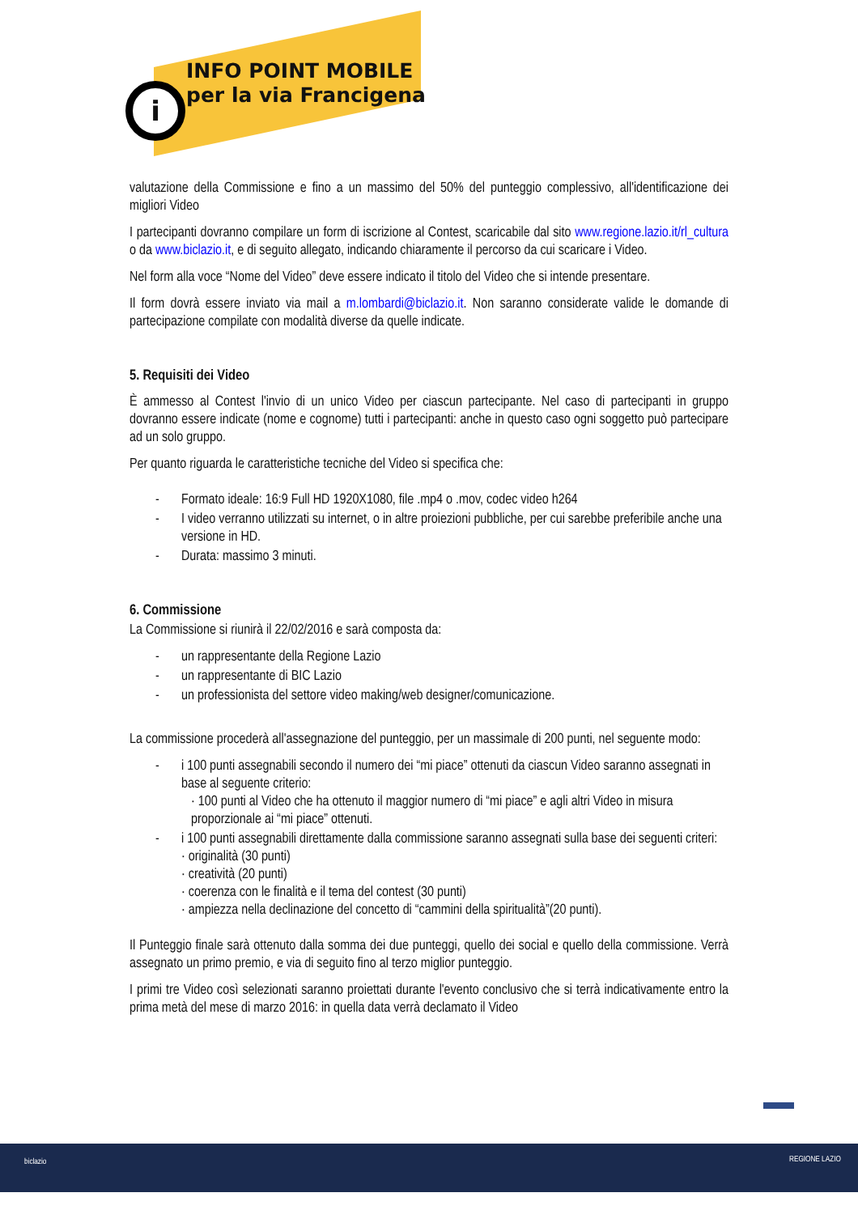i
INFO POINT MOBILE
per la via Francigena
valutazione della Commissione e fino a un massimo del 50% del punteggio complessivo, all'identificazione dei migliori Video
I partecipanti dovranno compilare un form di iscrizione al Contest, scaricabile dal sito www.regione.lazio.it/rl_cultura o da www.biclazio.it, e di seguito allegato, indicando chiaramente il percorso da cui scaricare i Video.
Nel form alla voce “Nome del Video” deve essere indicato il titolo del Video che si intende presentare.
Il form dovrà essere inviato via mail a m.lombardi@biclazio.it. Non saranno considerate valide le domande di partecipazione compilate con modalità diverse da quelle indicate.
5. Requisiti dei Video
È ammesso al Contest l'invio di un unico Video per ciascun partecipante. Nel caso di partecipanti in gruppo dovranno essere indicate (nome e cognome) tutti i partecipanti: anche in questo caso ogni soggetto può partecipare ad un solo gruppo.
Per quanto riguarda le caratteristiche tecniche del Video si specifica che:
- Formato ideale: 16:9 Full HD 1920X1080, file .mp4 o .mov, codec video h264
- I video verranno utilizzati su internet, o in altre proiezioni pubbliche, per cui sarebbe preferibile anche una versione in HD.
- Durata: massimo 3 minuti.
6. Commissione
La Commissione si riunirà il 22/02/2016 e sarà composta da:
- un rappresentante della Regione Lazio
- un rappresentante di BIC Lazio
- un professionista del settore video making/web designer/comunicazione.
La commissione procederà all'assegnazione del punteggio, per un massimale di 200 punti, nel seguente modo:
- i 100 punti assegnabili secondo il numero dei “mi piace” ottenuti da ciascun Video saranno assegnati in base al seguente criterio:
· 100 punti al Video che ha ottenuto il maggior numero di “mi piace” e agli altri Video in misura proporzionale ai “mi piace” ottenuti.
- i 100 punti assegnabili direttamente dalla commissione saranno assegnati sulla base dei seguenti criteri:
· originalità (30 punti)
· creatività (20 punti)
· coerenza con le finalità e il tema del contest (30 punti)
· ampiezza nella declinazione del concetto di “cammini della spiritualità”(20 punti).
Il Punteggio finale sarà ottenuto dalla somma dei due punteggi, quello dei social e quello della commissione. Verrà assegnato un primo premio, e via di seguito fino al terzo miglior punteggio.
I primi tre Video così selezionati saranno proiettati durante l'evento conclusivo che si terrà indicativamente entro la prima metà del mese di marzo 2016: in quella data verrà declamato il Video
biclazio REGIONE LAZIO